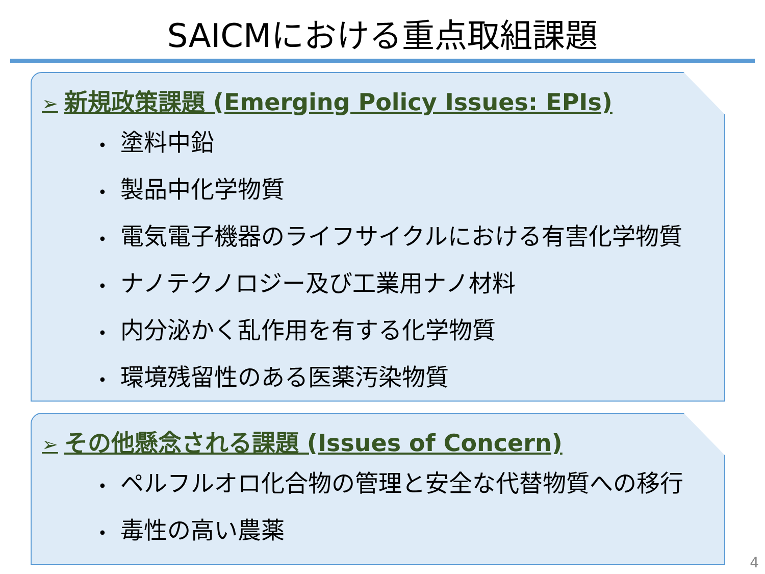SAICMにおける重点取組課題
➢ 新規政策課題 (Emerging Policy Issues: EPIs)
• 塗料中鉛
• 製品中化学物質
• 電気電子機器のライフサイクルにおける有害化学物質
• ナノテクノロジー及び工業用ナノ材料
• 内分泌かく乱作用を有する化学物質
• 環境残留性のある医薬汚染物質
➢ その他懸念される課題 (Issues of Concern)
• ペルフルオロ化合物の管理と安全な代替物質への移行
• 毒性の高い農薬
4